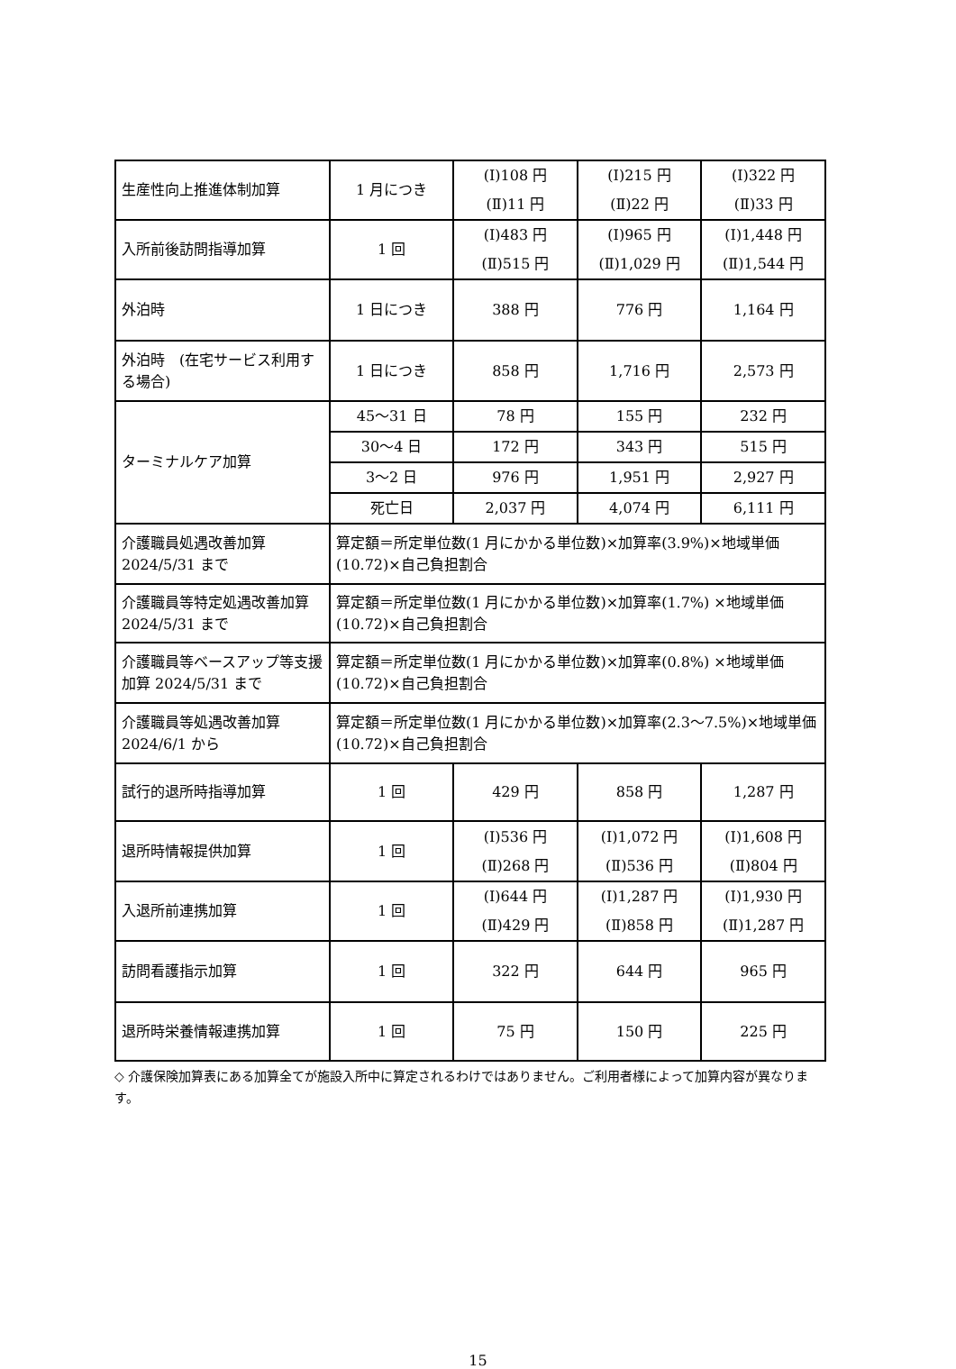| 生産性向上推進体制加算 | 1 月につき | (Ⅰ)108 円 (Ⅱ)11 円 | (Ⅰ)215 円 (Ⅱ)22 円 | (Ⅰ)322 円 (Ⅱ)33 円 |
| 入所前後訪問指導加算 | 1 回 | (Ⅰ)483 円 (Ⅱ)515 円 | (Ⅰ)965 円 (Ⅱ)1,029 円 | (Ⅰ)1,448 円 (Ⅱ)1,544 円 |
| 外泊時 | 1 日につき | 388 円 | 776 円 | 1,164 円 |
| 外泊時 (在宅サービス利用する場合) | 1 日につき | 858 円 | 1,716 円 | 2,573 円 |
| ターミナルケア加算 | 45～31 日 | 78 円 | 155 円 | 232 円 |
| | 30～4 日 | 172 円 | 343 円 | 515 円 |
| | 3～2 日 | 976 円 | 1,951 円 | 2,927 円 |
| | 死亡日 | 2,037 円 | 4,074 円 | 6,111 円 |
| 介護職員処遇改善加算 2024/5/31 まで | 算定額＝所定単位数(1 月にかかる単位数)×加算率(3.9%)×地域単価(10.72)×自己負担割合 | | | |
| 介護職員等特定処遇改善加算 2024/5/31 まで | 算定額＝所定単位数(1 月にかかる単位数)×加算率(1.7%) ×地域単価(10.72)×自己負担割合 | | | |
| 介護職員等ベースアップ等支援加算 2024/5/31 まで | 算定額＝所定単位数(1 月にかかる単位数)×加算率(0.8%) ×地域単価(10.72)×自己負担割合 | | | |
| 介護職員等処遇改善加算 2024/6/1 から | 算定額＝所定単位数(1 月にかかる単位数)×加算率(2.3～7.5%)×地域単価(10.72)×自己負担割合 | | | |
| 試行的退所時指導加算 | 1 回 | 429 円 | 858 円 | 1,287 円 |
| 退所時情報提供加算 | 1 回 | (Ⅰ)536 円 (Ⅱ)268 円 | (Ⅰ)1,072 円 (Ⅱ)536 円 | (Ⅰ)1,608 円 (Ⅱ)804 円 |
| 入退所前連携加算 | 1 回 | (Ⅰ)644 円 (Ⅱ)429 円 | (Ⅰ)1,287 円 (Ⅱ)858 円 | (Ⅰ)1,930 円 (Ⅱ)1,287 円 |
| 訪問看護指示加算 | 1 回 | 322 円 | 644 円 | 965 円 |
| 退所時栄養情報連携加算 | 1 回 | 75 円 | 150 円 | 225 円 |
◇ 介護保険加算表にある加算全てが施設入所中に算定されるわけではありません。ご利用者様によって加算内容が異なります。
15